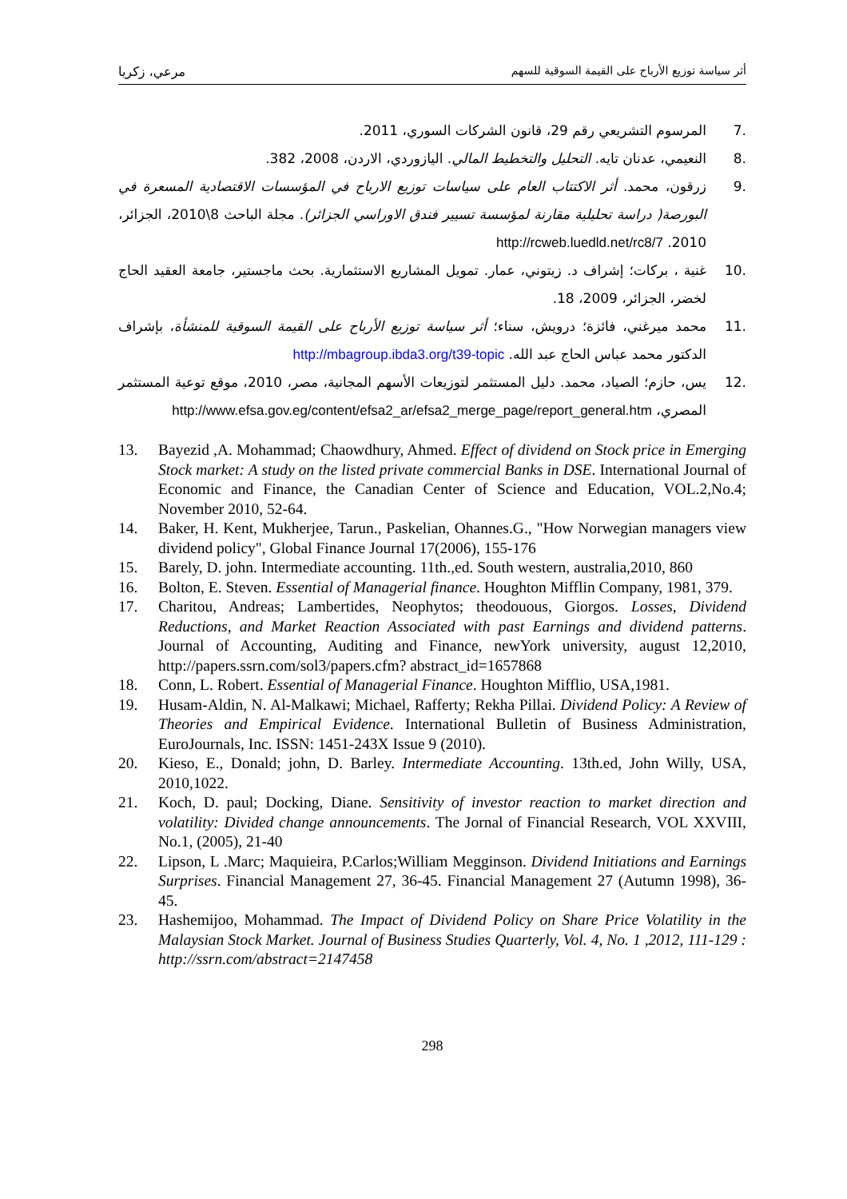أثر سياسة توزيع الأرباح على القيمة السوقية للسهم مرعي، زكريا
.7 المرسوم التشريعي رقم 29، قانون الشركات السوري، 2011.
.8 النعيمي، عدنان تايه. التحليل والتخطيط المالي. اليازوردي، الاردن، 2008، 382.
.9 زرقون، محمد. أثر الاكتتاب العام على سياسات توزيع الارباح في المؤسسات الاقتصادية المسعرة في البورصة( دراسة تحليلية مقارنة لمؤسسة تسيير فندق الاوراسي الجزائر). مجلة الباحث 8\2010، الجزائر، 2010. http://rcweb.luedld.net/rc8/7
.10 غنية ، بركات؛ إشراف د. زيتوني، عمار. تمويل المشاريع الاستثمارية. بحث ماجستير، جامعة العقيد الحاج لخضر، الجزائر، 2009، 18.
.11 محمد ميرغني، فائزة؛ درويش، سناء؛ أثر سياسة توزيع الأرباح على القيمة السوقية للمنشأة، بإشراف الدكتور محمد عباس الحاج عبد الله. http://mbagroup.ibda3.org/t39-topic
.12 يس، حازم؛ الصياد، محمد. دليل المستثمر لتوزيعات الأسهم المجانية، مصر، 2010، موقع توعية المستثمر المصري، http://www.efsa.gov.eg/content/efsa2_ar/efsa2_merge_page/report_general.htm
13. Bayezid ,A. Mohammad; Chaowdhury, Ahmed. Effect of dividend on Stock price in Emerging Stock market: A study on the listed private commercial Banks in DSE. International Journal of Economic and Finance, the Canadian Center of Science and Education, VOL.2,No.4; November 2010, 52-64.
14. Baker, H. Kent, Mukherjee, Tarun., Paskelian, Ohannes.G., "How Norwegian managers view dividend policy", Global Finance Journal 17(2006), 155-176
15. Barely, D. john. Intermediate accounting. 11th.,ed. South western, australia,2010, 860
16. Bolton, E. Steven. Essential of Managerial finance. Houghton Mifflin Company, 1981, 379.
17. Charitou, Andreas; Lambertides, Neophytos; theodouous, Giorgos. Losses, Dividend Reductions, and Market Reaction Associated with past Earnings and dividend patterns. Journal of Accounting, Auditing and Finance, newYork university, august 12,2010, http://papers.ssrn.com/sol3/papers.cfm? abstract_id=1657868
18. Conn, L. Robert. Essential of Managerial Finance. Houghton Mifflio, USA,1981.
19. Husam-Aldin, N. Al-Malkawi; Michael, Rafferty; Rekha Pillai. Dividend Policy: A Review of Theories and Empirical Evidence. International Bulletin of Business Administration, EuroJournals, Inc. ISSN: 1451-243X Issue 9 (2010).
20. Kieso, E., Donald; john, D. Barley. Intermediate Accounting. 13th.ed, John Willy, USA, 2010,1022.
21. Koch, D. paul; Docking, Diane. Sensitivity of investor reaction to market direction and volatility: Divided change announcements. The Jornal of Financial Research, VOL XXVIII, No.1, (2005), 21-40
22. Lipson, L .Marc; Maquieira, P.Carlos;William Megginson. Dividend Initiations and Earnings Surprises. Financial Management 27, 36-45. Financial Management 27 (Autumn 1998), 36-45.
23. Hashemijoo, Mohammad. The Impact of Dividend Policy on Share Price Volatility in the Malaysian Stock Market. Journal of Business Studies Quarterly, Vol. 4, No. 1 ,2012, 111-129 : http://ssrn.com/abstract=2147458
298